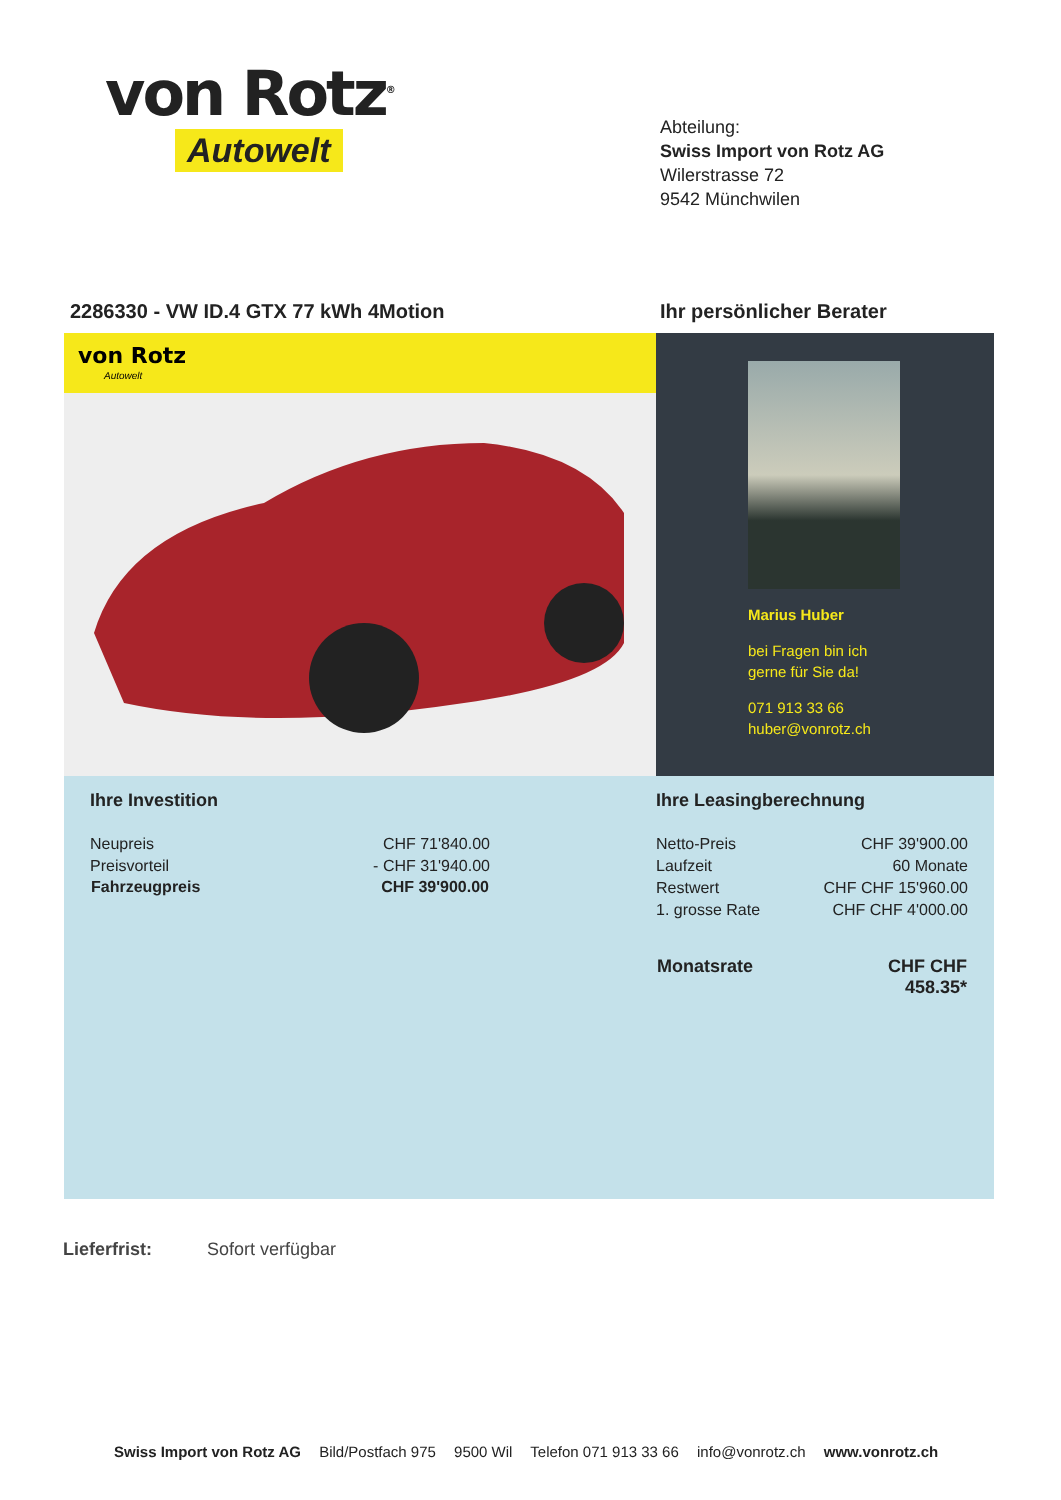von Rotz<sup>®</sup>
Autowelt
Abteilung:
Swiss Import von Rotz AG
Wilerstrasse 72
9542 Münchwilen
2286330 - VW ID.4 GTX 77 kWh 4Motion Ihr persönlicher Berater
von Rotz
Autowelt
Marius Huber
bei Fragen bin ich
gerne für Sie da!
071 913 33 66
huber@vonrotz.ch
Ihre Investition
| Neupreis | CHF 71'840.00 |
| Preisvorteil | - CHF 31'940.00 |
| Fahrzeugpreis | CHF 39'900.00 |
Ihre Leasingberechnung
| Netto-Preis | CHF 39'900.00 |
| Laufzeit | 60 Monate |
| Restwert | CHF CHF 15'960.00 |
| 1. grosse Rate | CHF CHF 4'000.00 |
| Monatsrate | CHF CHF 458.35* |
Lieferfrist: Sofort verfügbar
Swiss Import von Rotz AG Bild/Postfach 975 9500 Wil Telefon 071 913 33 66 info@vonrotz.ch www.vonrotz.ch